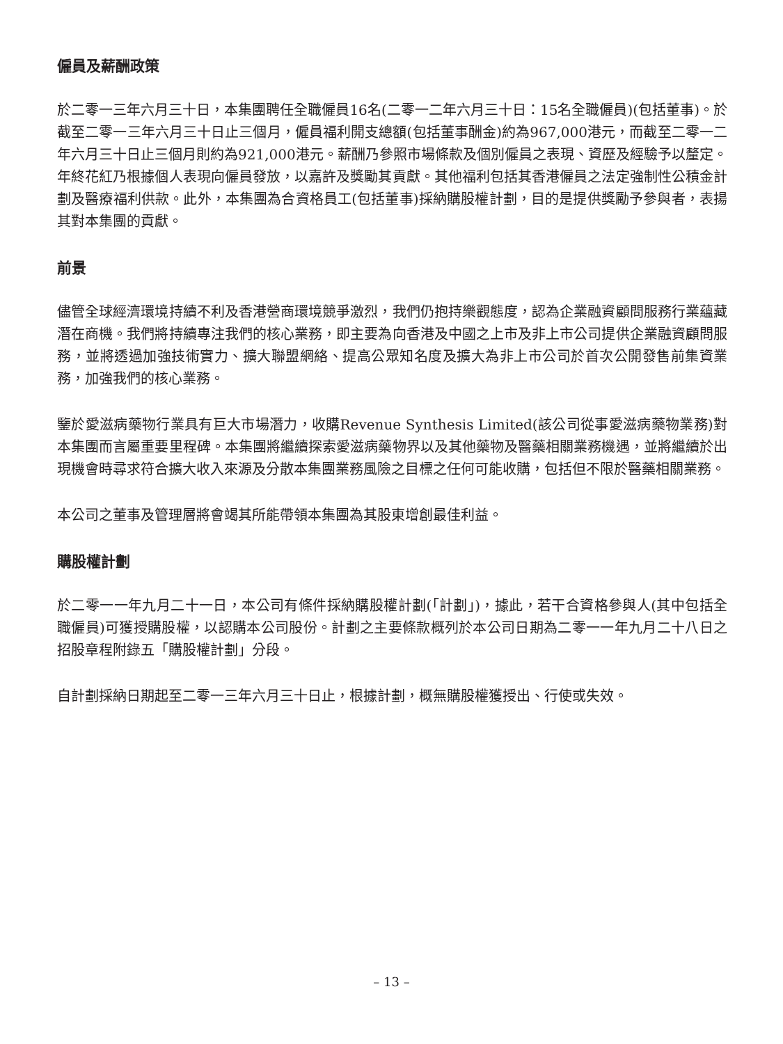僱員及薪酬政策
於二零一三年六月三十日，本集團聘任全職僱員16名(二零一二年六月三十日：15名全職僱員)(包括董事)。於截至二零一三年六月三十日止三個月，僱員福利開支總額(包括董事酬金)約為967,000港元，而截至二零一二年六月三十日止三個月則約為921,000港元。薪酬乃參照市場條款及個別僱員之表現、資歷及經驗予以釐定。年終花紅乃根據個人表現向僱員發放，以嘉許及獎勵其貢獻。其他福利包括其香港僱員之法定強制性公積金計劃及醫療福利供款。此外，本集團為合資格員工(包括董事)採納購股權計劃，目的是提供獎勵予參與者，表揚其對本集團的貢獻。
前景
儘管全球經濟環境持續不利及香港營商環境競爭激烈，我們仍抱持樂觀態度，認為企業融資顧問服務行業蘊藏潛在商機。我們將持續專注我們的核心業務，即主要為向香港及中國之上市及非上市公司提供企業融資顧問服務，並將透過加強技術實力、擴大聯盟網絡、提高公眾知名度及擴大為非上市公司於首次公開發售前集資業務，加強我們的核心業務。
鑒於愛滋病藥物行業具有巨大市場潛力，收購Revenue Synthesis Limited(該公司從事愛滋病藥物業務)對本集團而言屬重要里程碑。本集團將繼續探索愛滋病藥物界以及其他藥物及醫藥相關業務機遇，並將繼續於出現機會時尋求符合擴大收入來源及分散本集團業務風險之目標之任何可能收購，包括但不限於醫藥相關業務。
本公司之董事及管理層將會竭其所能帶領本集團為其股東增創最佳利益。
購股權計劃
於二零一一年九月二十一日，本公司有條件採納購股權計劃(「計劃」)，據此，若干合資格參與人(其中包括全職僱員)可獲授購股權，以認購本公司股份。計劃之主要條款概列於本公司日期為二零一一年九月二十八日之招股章程附錄五「購股權計劃」分段。
自計劃採納日期起至二零一三年六月三十日止，根據計劃，概無購股權獲授出、行使或失效。
– 13 –